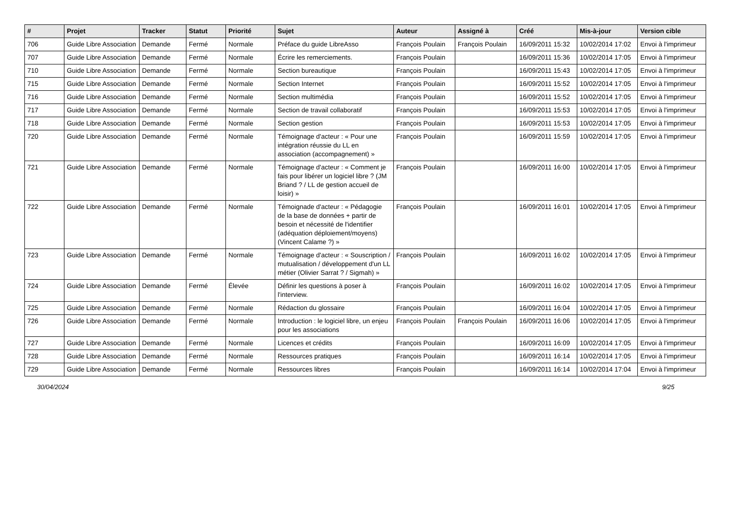| # | Projet | Tracker | Statut | Priorité | Sujet | Auteur | Assigné à | Créé | Mis-à-jour | Version cible |
| --- | --- | --- | --- | --- | --- | --- | --- | --- | --- | --- |
| 706 | Guide Libre Association | Demande | Fermé | Normale | Préface du guide LibreAsso | François Poulain | François Poulain | 16/09/2011 15:32 | 10/02/2014 17:02 | Envoi à l'imprimeur |
| 707 | Guide Libre Association | Demande | Fermé | Normale | Écrire les remerciements. | François Poulain | | 16/09/2011 15:36 | 10/02/2014 17:05 | Envoi à l'imprimeur |
| 710 | Guide Libre Association | Demande | Fermé | Normale | Section bureautique | François Poulain | | 16/09/2011 15:43 | 10/02/2014 17:05 | Envoi à l'imprimeur |
| 715 | Guide Libre Association | Demande | Fermé | Normale | Section Internet | François Poulain | | 16/09/2011 15:52 | 10/02/2014 17:05 | Envoi à l'imprimeur |
| 716 | Guide Libre Association | Demande | Fermé | Normale | Section multimédia | François Poulain | | 16/09/2011 15:52 | 10/02/2014 17:05 | Envoi à l'imprimeur |
| 717 | Guide Libre Association | Demande | Fermé | Normale | Section de travail collaboratif | François Poulain | | 16/09/2011 15:53 | 10/02/2014 17:05 | Envoi à l'imprimeur |
| 718 | Guide Libre Association | Demande | Fermé | Normale | Section gestion | François Poulain | | 16/09/2011 15:53 | 10/02/2014 17:05 | Envoi à l'imprimeur |
| 720 | Guide Libre Association | Demande | Fermé | Normale | Témoignage d'acteur : « Pour une intégration réussie du LL en association (accompagnement) » | François Poulain | | 16/09/2011 15:59 | 10/02/2014 17:05 | Envoi à l'imprimeur |
| 721 | Guide Libre Association | Demande | Fermé | Normale | Témoignage d'acteur : « Comment je fais pour libérer un logiciel libre ? (JM Briand ? / LL de gestion accueil de loisir) » | François Poulain | | 16/09/2011 16:00 | 10/02/2014 17:05 | Envoi à l'imprimeur |
| 722 | Guide Libre Association | Demande | Fermé | Normale | Témoignade d'acteur : « Pédagogie de la base de données + partir de besoin et nécessité de l'identifier (adéquation déploiement/moyens) (Vincent Calame ?) » | François Poulain | | 16/09/2011 16:01 | 10/02/2014 17:05 | Envoi à l'imprimeur |
| 723 | Guide Libre Association | Demande | Fermé | Normale | Témoignage d'acteur : « Souscription / mutualisation / développement d'un LL métier (Olivier Sarrat ? / Sigmah) » | François Poulain | | 16/09/2011 16:02 | 10/02/2014 17:05 | Envoi à l'imprimeur |
| 724 | Guide Libre Association | Demande | Fermé | Élevée | Définir les questions à poser à l'interview. | François Poulain | | 16/09/2011 16:02 | 10/02/2014 17:05 | Envoi à l'imprimeur |
| 725 | Guide Libre Association | Demande | Fermé | Normale | Rédaction du glossaire | François Poulain | | 16/09/2011 16:04 | 10/02/2014 17:05 | Envoi à l'imprimeur |
| 726 | Guide Libre Association | Demande | Fermé | Normale | Introduction : le logiciel libre, un enjeu pour les associations | François Poulain | François Poulain | 16/09/2011 16:06 | 10/02/2014 17:05 | Envoi à l'imprimeur |
| 727 | Guide Libre Association | Demande | Fermé | Normale | Licences et crédits | François Poulain | | 16/09/2011 16:09 | 10/02/2014 17:05 | Envoi à l'imprimeur |
| 728 | Guide Libre Association | Demande | Fermé | Normale | Ressources pratiques | François Poulain | | 16/09/2011 16:14 | 10/02/2014 17:05 | Envoi à l'imprimeur |
| 729 | Guide Libre Association | Demande | Fermé | Normale | Ressources libres | François Poulain | | 16/09/2011 16:14 | 10/02/2014 17:04 | Envoi à l'imprimeur |
30/04/2024 9/25